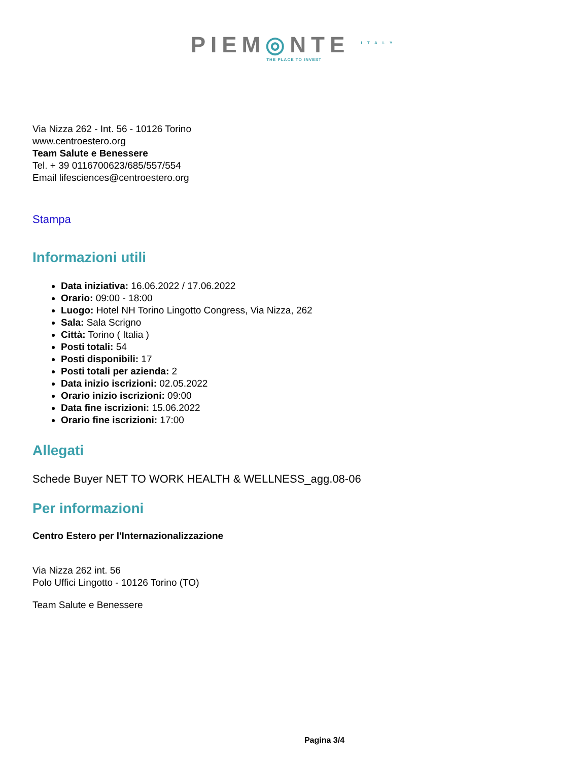PIEM◎NTE <sup>ITALY</sup>
THE PLACE TO INVEST
Via Nizza 262 - Int. 56 - 10126 Torino
www.centroestero.org
Team Salute e Benessere
Tel. + 39 0116700623/685/557/554
Email lifesciences@centroestero.org
Stampa
Informazioni utili
Data iniziativa: 16.06.2022 / 17.06.2022
Orario: 09:00 - 18:00
Luogo: Hotel NH Torino Lingotto Congress, Via Nizza, 262
Sala: Sala Scrigno
Città: Torino ( Italia )
Posti totali: 54
Posti disponibili: 17
Posti totali per azienda: 2
Data inizio iscrizioni: 02.05.2022
Orario inizio iscrizioni: 09:00
Data fine iscrizioni: 15.06.2022
Orario fine iscrizioni: 17:00
Allegati
Schede Buyer NET TO WORK HEALTH & WELLNESS_agg.08-06
Per informazioni
Centro Estero per l'Internazionalizzazione
Via Nizza 262 int. 56
Polo Uffici Lingotto - 10126 Torino (TO)
Team Salute e Benessere
Pagina 3/4